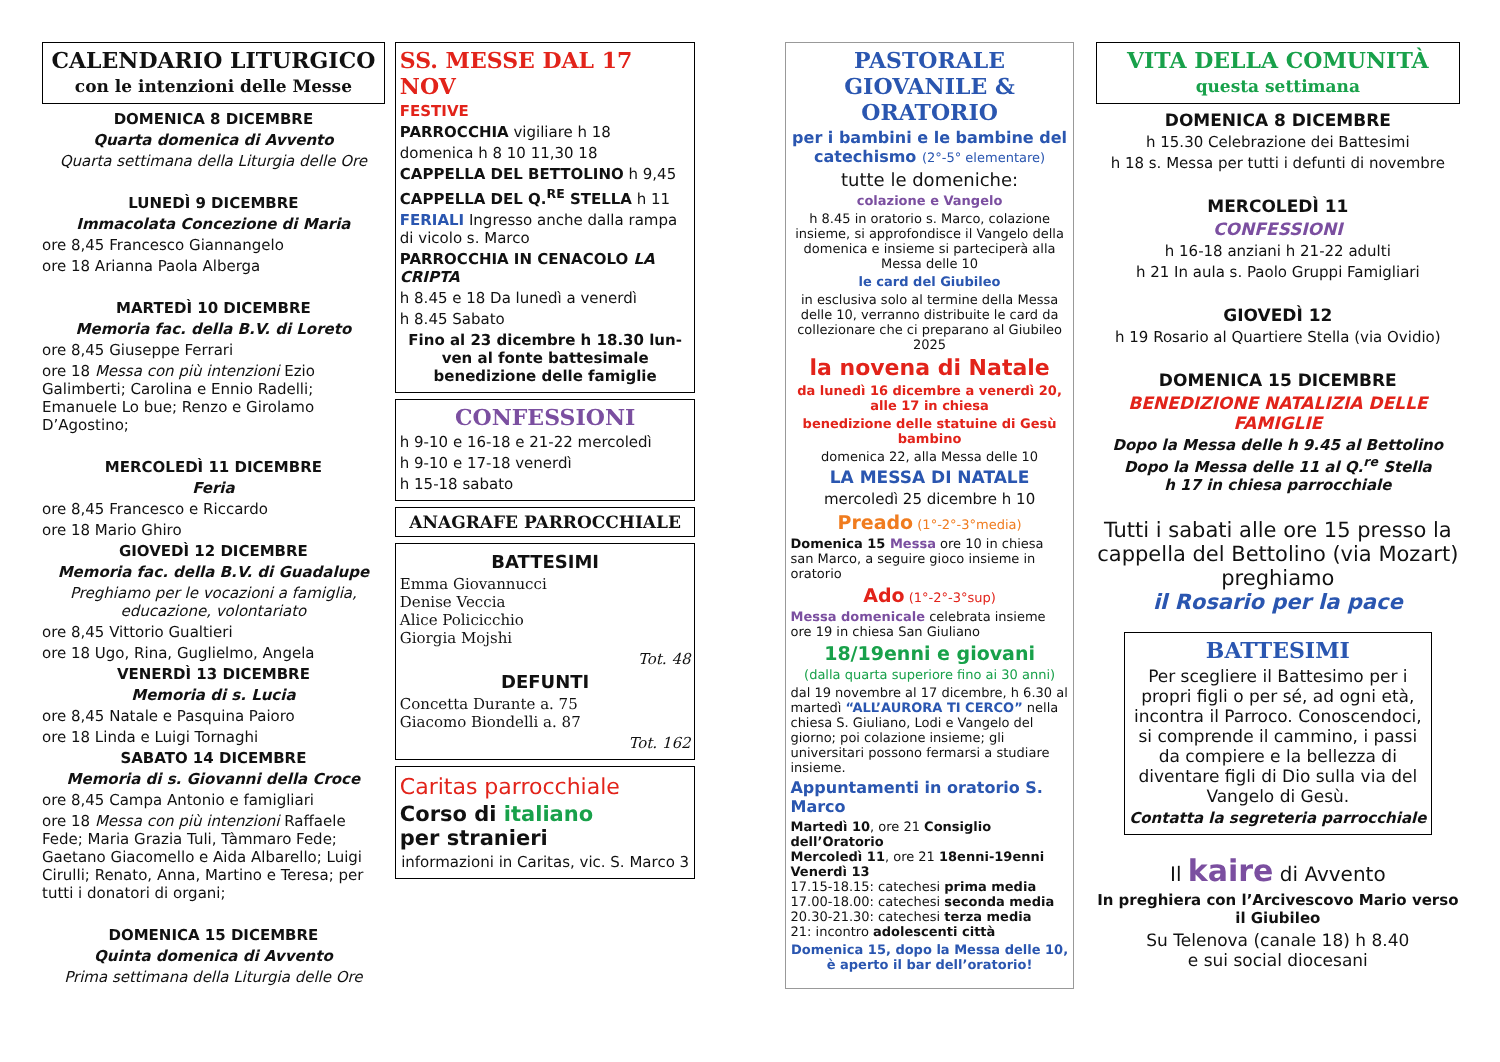CALENDARIO LITURGICO
con le intenzioni delle Messe
DOMENICA 8 DICEMBRE
Quarta domenica di Avvento
Quarta settimana della Liturgia delle Ore
LUNEDÌ 9 DICEMBRE
Immacolata Concezione di Maria
ore 8,45 Francesco Giannangelo
ore 18 Arianna Paola Alberga
MARTEDÌ 10 DICEMBRE
Memoria fac. della B.V. di Loreto
ore 8,45 Giuseppe Ferrari
ore 18 Messa con più intenzioni Ezio Galimberti; Carolina e Ennio Radelli; Emanuele Lo bue; Renzo e Girolamo D’Agostino;
MERCOLEDÌ 11 DICEMBRE
Feria
ore 8,45 Francesco e Riccardo
ore 18 Mario Ghiro
GIOVEDÌ 12 DICEMBRE
Memoria fac. della B.V. di Guadalupe
Preghiamo per le vocazioni a famiglia, educazione, volontariato
ore 8,45 Vittorio Gualtieri
ore 18 Ugo, Rina, Guglielmo, Angela
VENERDÌ 13 DICEMBRE
Memoria di s. Lucia
ore 8,45 Natale e Pasquina Paioro
ore 18 Linda e Luigi Tornaghi
SABATO 14 DICEMBRE
Memoria di s. Giovanni della Croce
ore 8,45 Campa Antonio e famigliari
ore 18 Messa con più intenzioni Raffaele Fede; Maria Grazia Tuli, Tàmmaro Fede; Gaetano Giacomello e Aida Albarello; Luigi Cirulli; Renato, Anna, Martino e Teresa; per tutti i donatori di organi;
DOMENICA 15 DICEMBRE
Quinta domenica di Avvento
Prima settimana della Liturgia delle Ore
SS. MESSE DAL 17 NOV
FESTIVE
PARROCCHIA vigiliare h 18
domenica h 8 10 11,30 18
CAPPELLA DEL BETTOLINO h 9,45
CAPPELLA DEL Q.<sup>RE</sup> STELLA h 11
FERIALI Ingresso anche dalla rampa di vicolo s. Marco
PARROCCHIA IN CENACOLO LA CRIPTA
h 8.45 e 18 Da lunedì a venerdì
h 8.45 Sabato
Fino al 23 dicembre h 18.30 lun-ven al fonte battesimale benedizione delle famiglie
CONFESSIONI
h 9-10 e 16-18 e 21-22 mercoledì
h 9-10 e 17-18 venerdì
h 15-18 sabato
ANAGRAFE PARROCCHIALE
BATTESIMI
Emma Giovannucci
Denise Veccia
Alice Policicchio
Giorgia Mojshi
Tot. 48
DEFUNTI
Concetta Durante a. 75
Giacomo Biondelli a. 87
Tot. 162
Caritas parrocchiale
Corso di italiano
per stranieri
informazioni in Caritas, vic. S. Marco 3
PASTORALE GIOVANILE & ORATORIO
per i bambini e le bambine del catechismo (2°-5° elementare)
tutte le domeniche:
colazione e Vangelo
h 8.45 in oratorio s. Marco, colazione insieme, si approfondisce il Vangelo della domenica e insieme si parteciperà alla Messa delle 10
le card del Giubileo
in esclusiva solo al termine della Messa delle 10, verranno distribuite le card da collezionare che ci preparano al Giubileo 2025
la novena di Natale
da lunedì 16 dicembre a venerdì 20, alle 17 in chiesa
benedizione delle statuine di Gesù bambino
domenica 22, alla Messa delle 10
LA MESSA DI NATALE
mercoledì 25 dicembre h 10
Preado (1°-2°-3°media)
Domenica 15 Messa ore 10 in chiesa san Marco, a seguire gioco insieme in oratorio
Ado (1°-2°-3°sup)
Messa domenicale celebrata insieme ore 19 in chiesa San Giuliano
18/19enni e giovani
(dalla quarta superiore fino ai 30 anni)
dal 19 novembre al 17 dicembre, h 6.30 al martedì “ALL’AURORA TI CERCO” nella chiesa S. Giuliano, Lodi e Vangelo del giorno; poi colazione insieme; gli universitari possono fermarsi a studiare insieme.
Appuntamenti in oratorio S. Marco
Martedì 10, ore 21 Consiglio dell’Oratorio
Mercoledì 11, ore 21 18enni-19enni
Venerdì 13
17.15-18.15: catechesi prima media
17.00-18.00: catechesi seconda media
20.30-21.30: catechesi terza media
21: incontro adolescenti città
Domenica 15, dopo la Messa delle 10, è aperto il bar dell’oratorio!
VITA DELLA COMUNITÀ
questa settimana
DOMENICA 8 DICEMBRE
h 15.30 Celebrazione dei Battesimi
h 18 s. Messa per tutti i defunti di novembre
MERCOLEDÌ 11
CONFESSIONI
h 16-18 anziani h 21-22 adulti
h 21 In aula s. Paolo Gruppi Famigliari
GIOVEDÌ 12
h 19 Rosario al Quartiere Stella (via Ovidio)
DOMENICA 15 DICEMBRE
BENEDIZIONE NATALIZIA DELLE FAMIGLIE
Dopo la Messa delle h 9.45 al Bettolino
Dopo la Messa delle 11 al Q.<sup>re</sup> Stella
h 17 in chiesa parrocchiale
Tutti i sabati alle ore 15 presso la cappella del Bettolino (via Mozart) preghiamo
il Rosario per la pace
BATTESIMI
Per scegliere il Battesimo per i propri figli o per sé, ad ogni età, incontra il Parroco. Conoscendoci, si comprende il cammino, i passi da compiere e la bellezza di diventare figli di Dio sulla via del Vangelo di Gesù.
Contatta la segreteria parrocchiale
Il kaire di Avvento
In preghiera con l’Arcivescovo Mario verso il Giubileo
Su Telenova (canale 18) h 8.40
e sui social diocesani